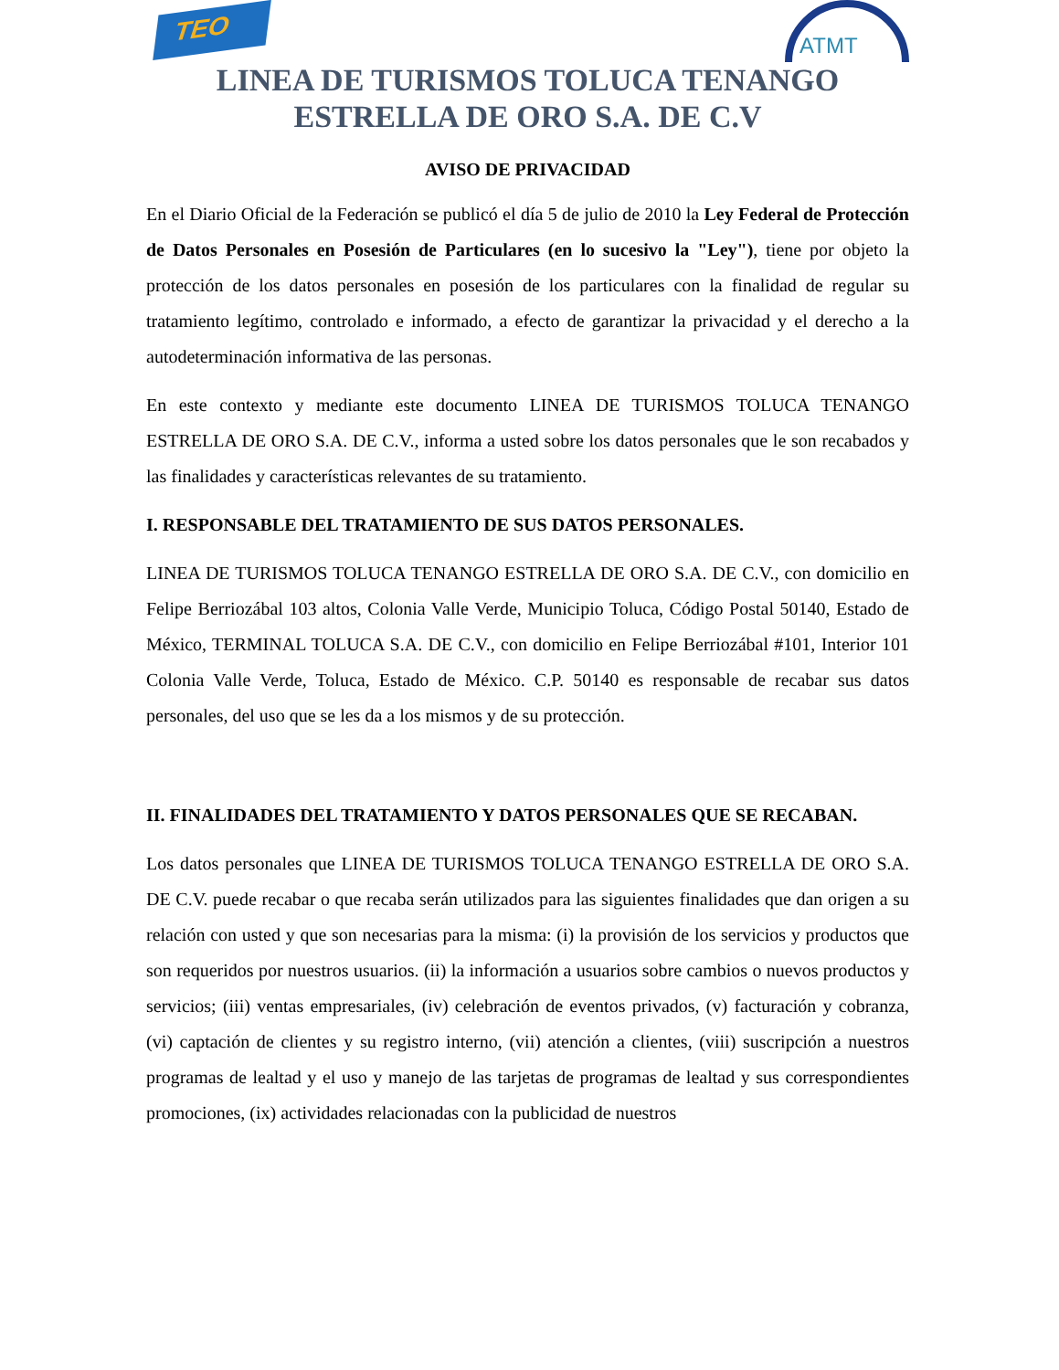TEO ATMT
LINEA DE TURISMOS TOLUCA TENANGO
ESTRELLA DE ORO S.A. DE C.V
AVISO DE PRIVACIDAD
En el Diario Oficial de la Federación se publicó el día 5 de julio de 2010 la Ley Federal de Protección de Datos Personales en Posesión de Particulares (en lo sucesivo la "Ley"), tiene por objeto la protección de los datos personales en posesión de los particulares con la finalidad de regular su tratamiento legítimo, controlado e informado, a efecto de garantizar la privacidad y el derecho a la autodeterminación informativa de las personas.
En este contexto y mediante este documento LINEA DE TURISMOS TOLUCA TENANGO ESTRELLA DE ORO S.A. DE C.V., informa a usted sobre los datos personales que le son recabados y las finalidades y características relevantes de su tratamiento.
I. RESPONSABLE DEL TRATAMIENTO DE SUS DATOS PERSONALES.
LINEA DE TURISMOS TOLUCA TENANGO ESTRELLA DE ORO S.A. DE C.V., con domicilio en Felipe Berriozábal 103 altos, Colonia Valle Verde, Municipio Toluca, Código Postal 50140, Estado de México, TERMINAL TOLUCA S.A. DE C.V., con domicilio en Felipe Berriozábal #101, Interior 101 Colonia Valle Verde, Toluca, Estado de México. C.P. 50140 es responsable de recabar sus datos personales, del uso que se les da a los mismos y de su protección.
II. FINALIDADES DEL TRATAMIENTO Y DATOS PERSONALES QUE SE RECABAN.
Los datos personales que LINEA DE TURISMOS TOLUCA TENANGO ESTRELLA DE ORO S.A. DE C.V. puede recabar o que recaba serán utilizados para las siguientes finalidades que dan origen a su relación con usted y que son necesarias para la misma: (i) la provisión de los servicios y productos que son requeridos por nuestros usuarios. (ii) la información a usuarios sobre cambios o nuevos productos y servicios; (iii) ventas empresariales, (iv) celebración de eventos privados, (v) facturación y cobranza, (vi) captación de clientes y su registro interno, (vii) atención a clientes, (viii) suscripción a nuestros programas de lealtad y el uso y manejo de las tarjetas de programas de lealtad y sus correspondientes promociones, (ix) actividades relacionadas con la publicidad de nuestros